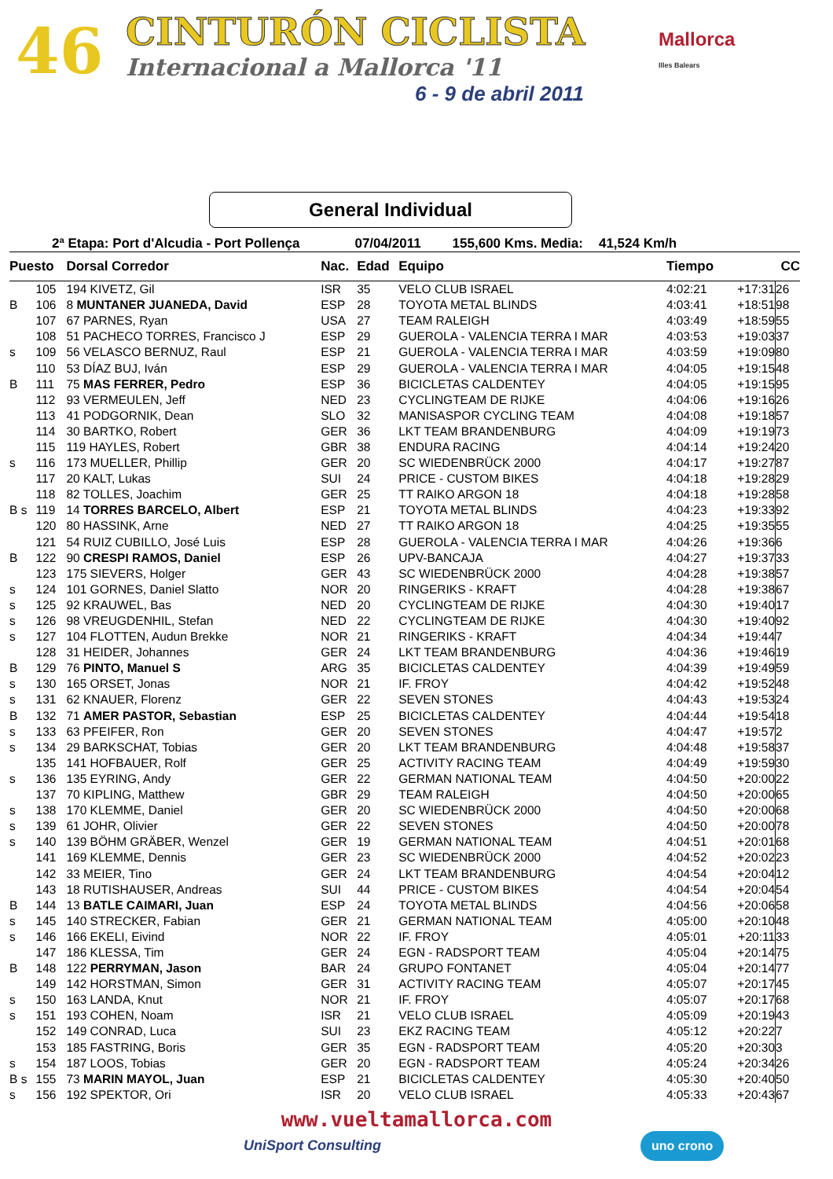46 CINTURÓN CICLISTA
Internacional a Mallorca '11
6 - 9 de abril 2011
Mallorca
Illes Balears
General Individual
2ª Etapa: Port d'Alcudia - Port Pollença 07/04/2011 155,600 Kms. Media: 41,524 Km/h
| Puesto | | Dorsal Corredor | Nac. | Edad | Equipo | Tiempo | | CC |
| --- | --- | --- | --- | --- | --- | --- | --- | --- |
| | 105 | 194 KIVETZ, Gil | ISR | 35 | VELO CLUB ISRAEL | 4:02:21 | +17:31 | 26 |
| B | 106 | 8 MUNTANER JUANEDA, David | ESP | 28 | TOYOTA METAL BLINDS | 4:03:41 | +18:51 | 98 |
| | 107 | 67 PARNES, Ryan | USA | 27 | TEAM RALEIGH | 4:03:49 | +18:59 | 55 |
| | 108 | 51 PACHECO TORRES, Francisco J | ESP | 29 | GUEROLA - VALENCIA TERRA I MAR | 4:03:53 | +19:03 | 37 |
| s | 109 | 56 VELASCO BERNUZ, Raul | ESP | 21 | GUEROLA - VALENCIA TERRA I MAR | 4:03:59 | +19:09 | 80 |
| | 110 | 53 DÍAZ BUJ, Iván | ESP | 29 | GUEROLA - VALENCIA TERRA I MAR | 4:04:05 | +19:15 | 48 |
| B | 111 | 75 MAS FERRER, Pedro | ESP | 36 | BICICLETAS CALDENTEY | 4:04:05 | +19:15 | 95 |
| | 112 | 93 VERMEULEN, Jeff | NED | 23 | CYCLINGTEAM DE RIJKE | 4:04:06 | +19:16 | 26 |
| | 113 | 41 PODGORNIK, Dean | SLO | 32 | MANISASPOR CYCLING TEAM | 4:04:08 | +19:18 | 57 |
| | 114 | 30 BARTKO, Robert | GER | 36 | LKT TEAM BRANDENBURG | 4:04:09 | +19:19 | 73 |
| | 115 | 119 HAYLES, Robert | GBR | 38 | ENDURA RACING | 4:04:14 | +19:24 | 20 |
| s | 116 | 173 MUELLER, Phillip | GER | 20 | SC WIEDENBRÜCK 2000 | 4:04:17 | +19:27 | 87 |
| | 117 | 20 KALT, Lukas | SUI | 24 | PRICE - CUSTOM BIKES | 4:04:18 | +19:28 | 29 |
| | 118 | 82 TOLLES, Joachim | GER | 25 | TT RAIKO ARGON 18 | 4:04:18 | +19:28 | 58 |
| B s | 119 | 14 TORRES BARCELO, Albert | ESP | 21 | TOYOTA METAL BLINDS | 4:04:23 | +19:33 | 92 |
| | 120 | 80 HASSINK, Arne | NED | 27 | TT RAIKO ARGON 18 | 4:04:25 | +19:35 | 55 |
| | 121 | 54 RUIZ CUBILLO, José Luis | ESP | 28 | GUEROLA - VALENCIA TERRA I MAR | 4:04:26 | +19:36 | 6 |
| B | 122 | 90 CRESPI RAMOS, Daniel | ESP | 26 | UPV-BANCAJA | 4:04:27 | +19:37 | 33 |
| | 123 | 175 SIEVERS, Holger | GER | 43 | SC WIEDENBRÜCK 2000 | 4:04:28 | +19:38 | 57 |
| s | 124 | 101 GORNES, Daniel Slatto | NOR | 20 | RINGERIKS - KRAFT | 4:04:28 | +19:38 | 67 |
| s | 125 | 92 KRAUWEL, Bas | NED | 20 | CYCLINGTEAM DE RIJKE | 4:04:30 | +19:40 | 17 |
| s | 126 | 98 VREUGDENHIL, Stefan | NED | 22 | CYCLINGTEAM DE RIJKE | 4:04:30 | +19:40 | 92 |
| s | 127 | 104 FLOTTEN, Audun Brekke | NOR | 21 | RINGERIKS - KRAFT | 4:04:34 | +19:44 | 7 |
| | 128 | 31 HEIDER, Johannes | GER | 24 | LKT TEAM BRANDENBURG | 4:04:36 | +19:46 | 19 |
| B | 129 | 76 PINTO, Manuel S | ARG | 35 | BICICLETAS CALDENTEY | 4:04:39 | +19:49 | 59 |
| s | 130 | 165 ORSET, Jonas | NOR | 21 | IF. FROY | 4:04:42 | +19:52 | 48 |
| s | 131 | 62 KNAUER, Florenz | GER | 22 | SEVEN STONES | 4:04:43 | +19:53 | 24 |
| B | 132 | 71 AMER PASTOR, Sebastian | ESP | 25 | BICICLETAS CALDENTEY | 4:04:44 | +19:54 | 18 |
| s | 133 | 63 PFEIFER, Ron | GER | 20 | SEVEN STONES | 4:04:47 | +19:57 | 2 |
| s | 134 | 29 BARKSCHAT, Tobias | GER | 20 | LKT TEAM BRANDENBURG | 4:04:48 | +19:58 | 37 |
| | 135 | 141 HOFBAUER, Rolf | GER | 25 | ACTIVITY RACING TEAM | 4:04:49 | +19:59 | 30 |
| s | 136 | 135 EYRING, Andy | GER | 22 | GERMAN NATIONAL TEAM | 4:04:50 | +20:00 | 22 |
| | 137 | 70 KIPLING, Matthew | GBR | 29 | TEAM RALEIGH | 4:04:50 | +20:00 | 65 |
| s | 138 | 170 KLEMME, Daniel | GER | 20 | SC WIEDENBRÜCK 2000 | 4:04:50 | +20:00 | 68 |
| s | 139 | 61 JOHR, Olivier | GER | 22 | SEVEN STONES | 4:04:50 | +20:00 | 78 |
| s | 140 | 139 BÖHM GRÄBER, Wenzel | GER | 19 | GERMAN NATIONAL TEAM | 4:04:51 | +20:01 | 68 |
| | 141 | 169 KLEMME, Dennis | GER | 23 | SC WIEDENBRÜCK 2000 | 4:04:52 | +20:02 | 23 |
| | 142 | 33 MEIER, Tino | GER | 24 | LKT TEAM BRANDENBURG | 4:04:54 | +20:04 | 12 |
| | 143 | 18 RUTISHAUSER, Andreas | SUI | 44 | PRICE - CUSTOM BIKES | 4:04:54 | +20:04 | 54 |
| B | 144 | 13 BATLE CAIMARI, Juan | ESP | 24 | TOYOTA METAL BLINDS | 4:04:56 | +20:06 | 58 |
| s | 145 | 140 STRECKER, Fabian | GER | 21 | GERMAN NATIONAL TEAM | 4:05:00 | +20:10 | 48 |
| s | 146 | 166 EKELI, Eivind | NOR | 22 | IF. FROY | 4:05:01 | +20:11 | 33 |
| | 147 | 186 KLESSA, Tim | GER | 24 | EGN - RADSPORT TEAM | 4:05:04 | +20:14 | 75 |
| B | 148 | 122 PERRYMAN, Jason | BAR | 24 | GRUPO FONTANET | 4:05:04 | +20:14 | 77 |
| | 149 | 142 HORSTMAN, Simon | GER | 31 | ACTIVITY RACING TEAM | 4:05:07 | +20:17 | 45 |
| s | 150 | 163 LANDA, Knut | NOR | 21 | IF. FROY | 4:05:07 | +20:17 | 68 |
| s | 151 | 193 COHEN, Noam | ISR | 21 | VELO CLUB ISRAEL | 4:05:09 | +20:19 | 43 |
| | 152 | 149 CONRAD, Luca | SUI | 23 | EKZ RACING TEAM | 4:05:12 | +20:22 | 7 |
| | 153 | 185 FASTRING, Boris | GER | 35 | EGN - RADSPORT TEAM | 4:05:20 | +20:30 | 3 |
| s | 154 | 187 LOOS, Tobias | GER | 20 | EGN - RADSPORT TEAM | 4:05:24 | +20:34 | 26 |
| B s | 155 | 73 MARIN MAYOL, Juan | ESP | 21 | BICICLETAS CALDENTEY | 4:05:30 | +20:40 | 50 |
| s | 156 | 192 SPEKTOR, Ori | ISR | 20 | VELO CLUB ISRAEL | 4:05:33 | +20:43 | 67 |
www.vueltamallorca.com
UniSport Consulting uno crono